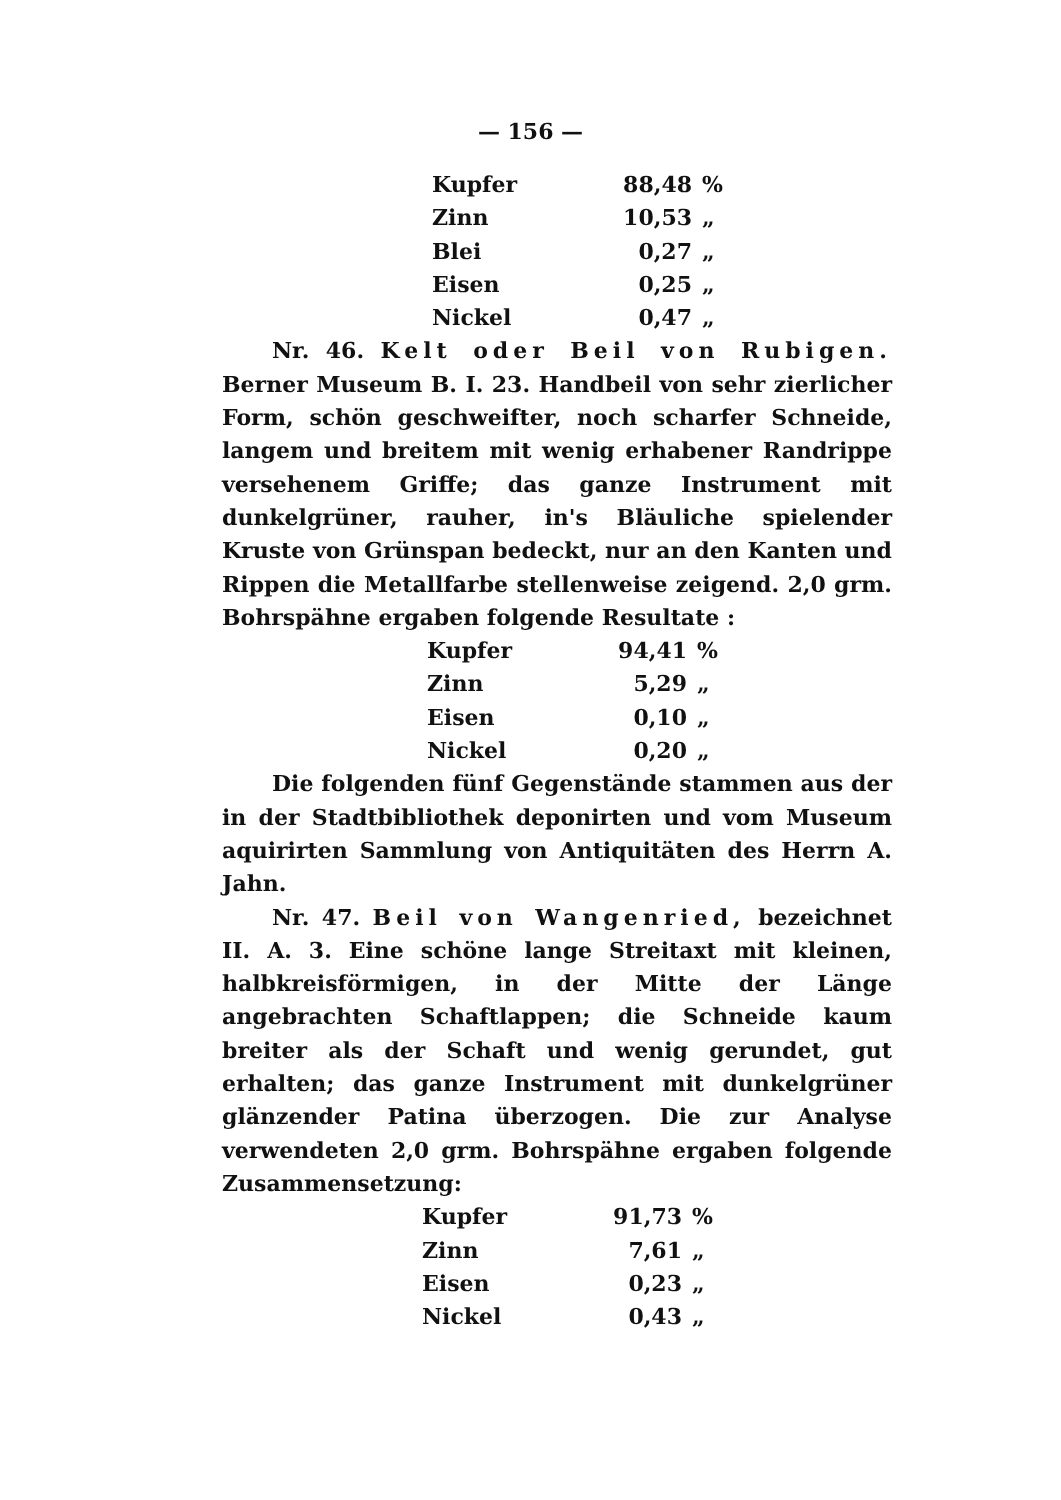— 156 —
| Kupfer | 88,48 | % |
| Zinn | 10,53 | „ |
| Blei | 0,27 | „ |
| Eisen | 0,25 | „ |
| Nickel | 0,47 | „ |
Nr. 46. Kelt oder Beil von Rubigen. Berner Museum B. I. 23. Handbeil von sehr zierlicher Form, schön geschweifter, noch scharfer Schneide, langem und breitem mit wenig erhabener Randrippe versehenem Griffe; das ganze Instrument mit dunkelgrüner, rauher, in's Bläuliche spielender Kruste von Grünspan bedeckt, nur an den Kanten und Rippen die Metallfarbe stellenweise zeigend. 2,0 grm. Bohrspähne ergaben folgende Resultate :
| Kupfer | 94,41 | % |
| Zinn | 5,29 | „ |
| Eisen | 0,10 | „ |
| Nickel | 0,20 | „ |
Die folgenden fünf Gegenstände stammen aus der in der Stadtbibliothek deponirten und vom Museum aquirirten Sammlung von Antiquitäten des Herrn A. Jahn.
Nr. 47. Beil von Wangenried, bezeichnet II. A. 3. Eine schöne lange Streitaxt mit kleinen, halbkreisförmigen, in der Mitte der Länge angebrachten Schaftlappen; die Schneide kaum breiter als der Schaft und wenig gerundet, gut erhalten; das ganze Instrument mit dunkelgrüner glänzender Patina überzogen. Die zur Analyse verwendeten 2,0 grm. Bohrspähne ergaben folgende Zusammensetzung:
| Kupfer | 91,73 | % |
| Zinn | 7,61 | „ |
| Eisen | 0,23 | „ |
| Nickel | 0,43 | „ |